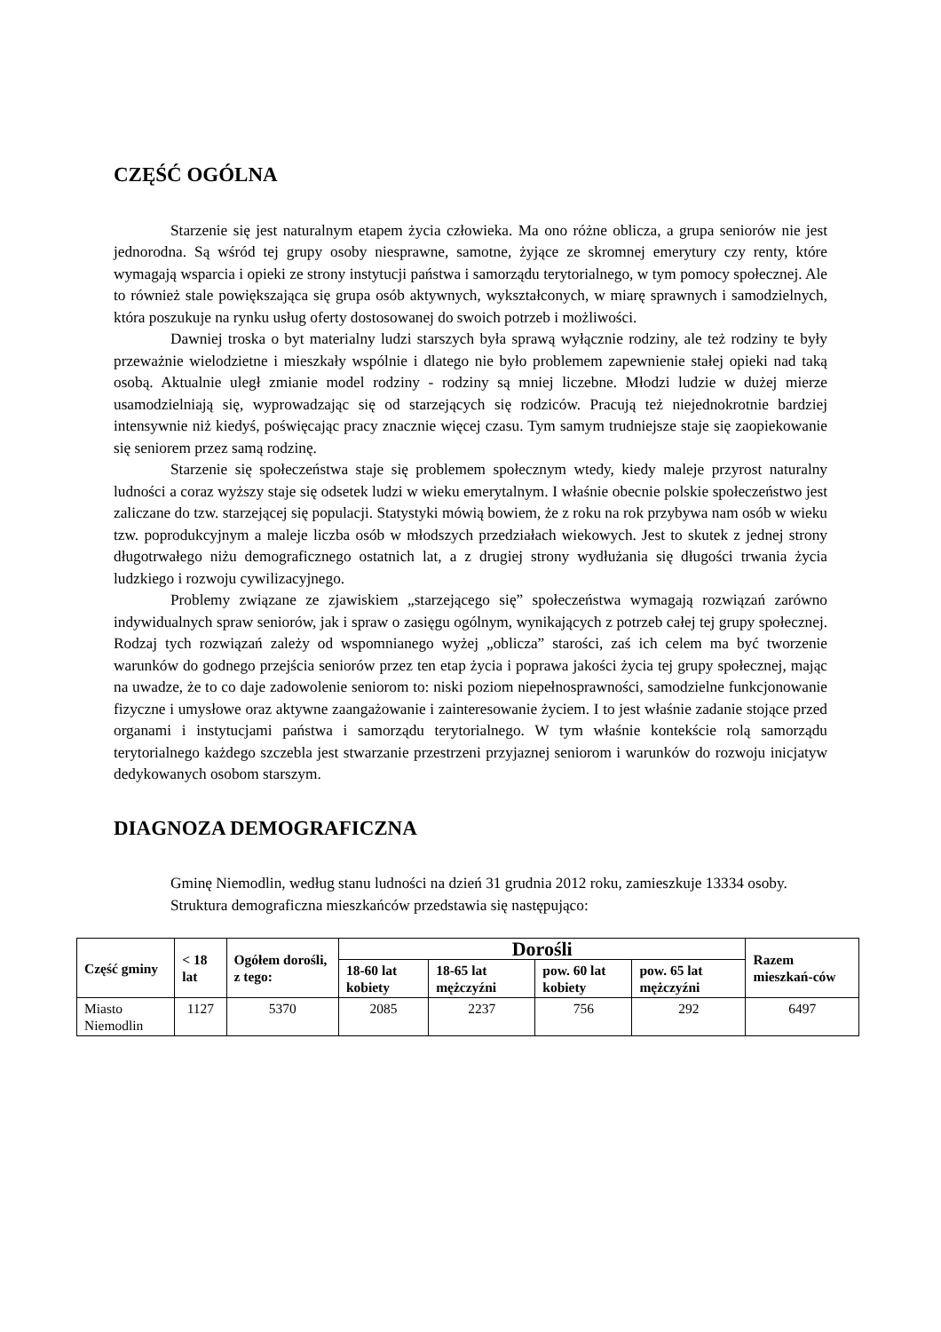CZĘŚĆ OGÓLNA
Starzenie się jest naturalnym etapem życia człowieka. Ma ono różne oblicza, a grupa seniorów nie jest jednorodna. Są wśród tej grupy osoby niesprawne, samotne, żyjące ze skromnej emerytury czy renty, które wymagają wsparcia i opieki ze strony instytucji państwa i samorządu terytorialnego, w tym pomocy społecznej. Ale to również stale powiększająca się grupa osób aktywnych, wykształconych, w miarę sprawnych i samodzielnych, która poszukuje na rynku usług oferty dostosowanej do swoich potrzeb i możliwości.
Dawniej troska o byt materialny ludzi starszych była sprawą wyłącznie rodziny, ale też rodziny te były przeważnie wielodzietne i mieszkały wspólnie i dlatego nie było problemem zapewnienie stałej opieki nad taką osobą. Aktualnie uległ zmianie model rodziny - rodziny są mniej liczebne. Młodzi ludzie w dużej mierze usamodzielniają się, wyprowadzając się od starzejących się rodziców. Pracują też niejednokrotnie bardziej intensywnie niż kiedyś, poświęcając pracy znacznie więcej czasu. Tym samym trudniejsze staje się zaopiekowanie się seniorem przez samą rodzinę.
Starzenie się społeczeństwa staje się problemem społecznym wtedy, kiedy maleje przyrost naturalny ludności a coraz wyższy staje się odsetek ludzi w wieku emerytalnym. I właśnie obecnie polskie społeczeństwo jest zaliczane do tzw. starzejącej się populacji. Statystyki mówią bowiem, że z roku na rok przybywa nam osób w wieku tzw. poprodukcyjnym a maleje liczba osób w młodszych przedziałach wiekowych. Jest to skutek z jednej strony długotrwałego niżu demograficznego ostatnich lat, a z drugiej strony wydłużania się długości trwania życia ludzkiego i rozwoju cywilizacyjnego.
Problemy związane ze zjawiskiem „starzejącego się” społeczeństwa wymagają rozwiązań zarówno indywidualnych spraw seniorów, jak i spraw o zasięgu ogólnym, wynikających z potrzeb całej tej grupy społecznej. Rodzaj tych rozwiązań zależy od wspomnianego wyżej „oblicza” starości, zaś ich celem ma być tworzenie warunków do godnego przejścia seniorów przez ten etap życia i poprawa jakości życia tej grupy społecznej, mając na uwadze, że to co daje zadowolenie seniorom to: niski poziom niepełnosprawności, samodzielne funkcjonowanie fizyczne i umysłowe oraz aktywne zaangażowanie i zainteresowanie życiem. I to jest właśnie zadanie stojące przed organami i instytucjami państwa i samorządu terytorialnego. W tym właśnie kontekście rolą samorządu terytorialnego każdego szczebla jest stwarzanie przestrzeni przyjaznej seniorom i warunków do rozwoju inicjatyw dedykowanych osobom starszym.
DIAGNOZA DEMOGRAFICZNA
Gminę Niemodlin, według stanu ludności na dzień 31 grudnia 2012 roku, zamieszkuje 13334 osoby.
Struktura demograficzna mieszkańców przedstawia się następująco:
| Część gminy | < 18 lat | Ogółem dorośli, z tego: | Dorośli | | | | Razem mieszkań-ców |
| --- | --- | --- | --- | --- | --- | --- | --- |
| | | | 18-60 lat kobiety | 18-65 lat mężczyźni | pow. 60 lat kobiety | pow. 65 lat mężczyźni | |
| Miasto Niemodlin | 1127 | 5370 | 2085 | 2237 | 756 | 292 | 6497 |